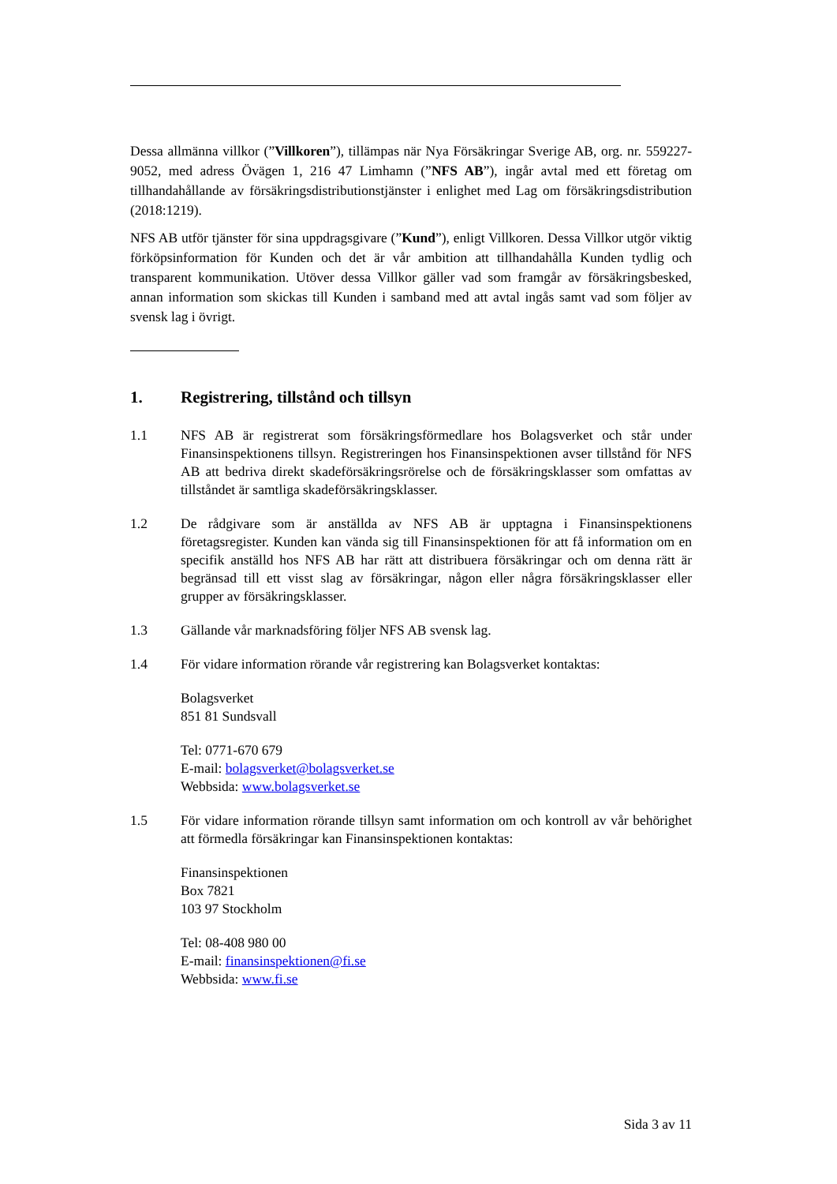Dessa allmänna villkor (”Villkoren”), tillämpas när Nya Försäkringar Sverige AB, org. nr. 559227-9052, med adress Övägen 1, 216 47 Limhamn (”NFS AB”), ingår avtal med ett företag om tillhandahållande av försäkringsdistributionstjänster i enlighet med Lag om försäkringsdistribution (2018:1219).
NFS AB utför tjänster för sina uppdragsgivare (”Kund”), enligt Villkoren. Dessa Villkor utgör viktig förköpsinformation för Kunden och det är vår ambition att tillhandahålla Kunden tydlig och transparent kommunikation. Utöver dessa Villkor gäller vad som framgår av försäkringsbesked, annan information som skickas till Kunden i samband med att avtal ingås samt vad som följer av svensk lag i övrigt.
1. Registrering, tillstånd och tillsyn
1.1 NFS AB är registrerat som försäkringsförmedlare hos Bolagsverket och står under Finansinspektionens tillsyn. Registreringen hos Finansinspektionen avser tillstånd för NFS AB att bedriva direkt skadeförsäkringsrörelse och de försäkringsklasser som omfattas av tillståndet är samtliga skadeförsäkringsklasser.
1.2 De rådgivare som är anställda av NFS AB är upptagna i Finansinspektionens företagsregister. Kunden kan vända sig till Finansinspektionen för att få information om en specifik anställd hos NFS AB har rätt att distribuera försäkringar och om denna rätt är begränsad till ett visst slag av försäkringar, någon eller några försäkringsklasser eller grupper av försäkringsklasser.
1.3 Gällande vår marknadsföring följer NFS AB svensk lag.
1.4 För vidare information rörande vår registrering kan Bolagsverket kontaktas:
Bolagsverket
851 81 Sundsvall
Tel: 0771-670 679
E-mail: bolagsverket@bolagsverket.se
Webbsida: www.bolagsverket.se
1.5 För vidare information rörande tillsyn samt information om och kontroll av vår behörighet att förmedla försäkringar kan Finansinspektionen kontaktas:
Finansinspektionen
Box 7821
103 97 Stockholm
Tel: 08-408 980 00
E-mail: finansinspektionen@fi.se
Webbsida: www.fi.se
Sida 3 av 11